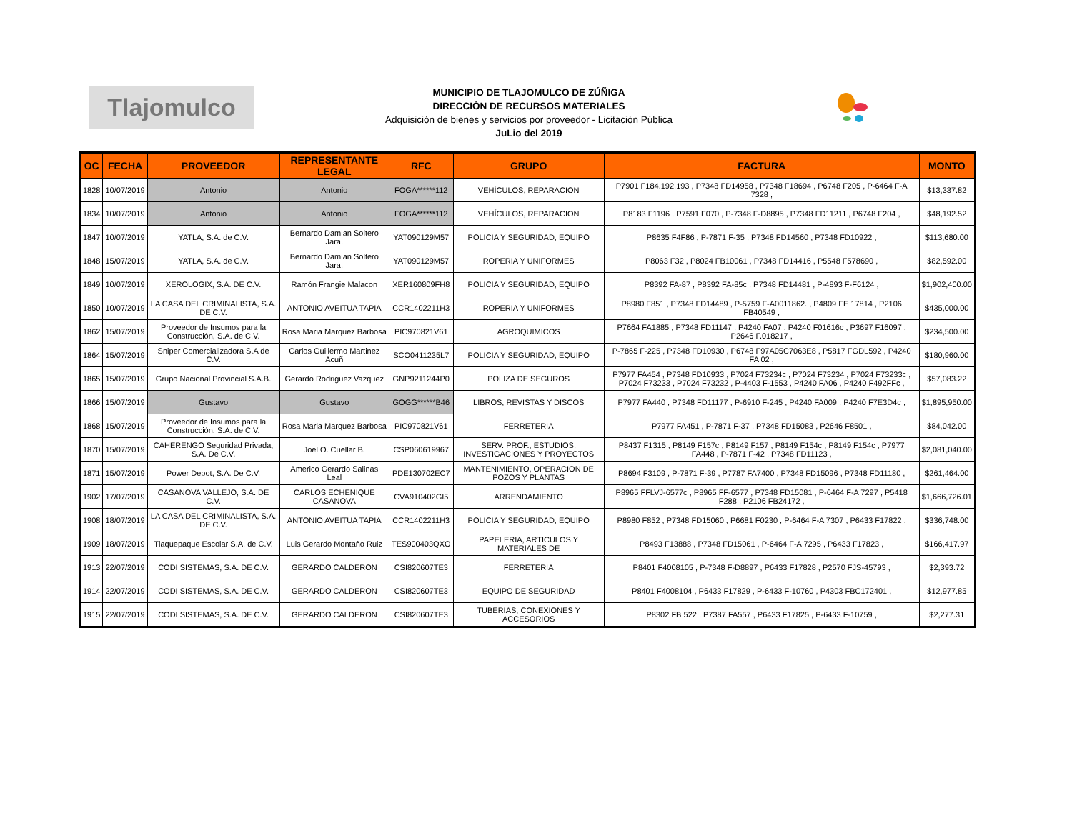Tlajomulco
MUNICIPIO DE TLAJOMULCO DE ZÚÑIGA
DIRECCIÓN DE RECURSOS MATERIALES
Adquisición de bienes y servicios por proveedor - Licitación Pública
JuLio del 2019
| OC | FECHA | PROVEEDOR | REPRESENTANTE LEGAL | RFC | GRUPO | FACTURA | MONTO |
| --- | --- | --- | --- | --- | --- | --- | --- |
| 1828 | 10/07/2019 | Antonio | Antonio | FOGA******112 | VEHÍCULOS, REPARACION | P7901 F184.192.193 , P7348 FD14958 , P7348 F18694 , P6748 F205 , P-6464 F-A 7328 , | $13,337.82 |
| 1834 | 10/07/2019 | Antonio | Antonio | FOGA******112 | VEHÍCULOS, REPARACION | P8183 F1196 , P7591 F070 , P-7348 F-D8895 , P7348 FD11211 , P6748 F204 , | $48,192.52 |
| 1847 | 10/07/2019 | YATLA, S.A. de C.V. | Bernardo Damian Soltero Jara. | YAT090129M57 | POLICIA Y SEGURIDAD, EQUIPO | P8635 F4F86 , P-7871 F-35 , P7348 FD14560 , P7348 FD10922 , | $113,680.00 |
| 1848 | 15/07/2019 | YATLA, S.A. de C.V. | Bernardo Damian Soltero Jara. | YAT090129M57 | ROPERIA Y UNIFORMES | P8063 F32 , P8024 FB10061 , P7348 FD14416 , P5548 F578690 , | $82,592.00 |
| 1849 | 10/07/2019 | XEROLOGIX, S.A. DE C.V. | Ramón Frangie Malacon | XER160809FH8 | POLICIA Y SEGURIDAD, EQUIPO | P8392 FA-87 , P8392 FA-85c , P7348 FD14481 , P-4893 F-F6124 , | $1,902,400.00 |
| 1850 | 10/07/2019 | LA CASA DEL CRIMINALISTA, S.A. DE C.V. | ANTONIO AVEITUA TAPIA | CCR1402211H3 | ROPERIA Y UNIFORMES | P8980 F851 , P7348 FD14489 , P-5759 F-A0011862. , P4809 FE 17814 , P2106 FB40549 , | $435,000.00 |
| 1862 | 15/07/2019 | Proveedor de Insumos para la Construcción, S.A. de C.V. | Rosa Maria Marquez Barbosa | PIC970821V61 | AGROQUIMICOS | P7664 FA1885 , P7348 FD11147 , P4240 FA07 , P4240 F01616c , P3697 F16097 , P2646 F.018217 , | $234,500.00 |
| 1864 | 15/07/2019 | Sniper Comercializadora S.A de C.V. | Carlos Guillermo Martinez Acuñ | SCO0411235L7 | POLICIA Y SEGURIDAD, EQUIPO | P-7865 F-225 , P7348 FD10930 , P6748 F97A05C7063E8 , P5817 FGDL592 , P4240 FA 02 , | $180,960.00 |
| 1865 | 15/07/2019 | Grupo Nacional Provincial S.A.B. | Gerardo Rodriguez Vazquez | GNP9211244P0 | POLIZA DE SEGUROS | P7977 FA454 , P7348 FD10933 , P7024 F73234c , P7024 F73234 , P7024 F73233c , P7024 F73233 , P7024 F73232 , P-4403 F-1553 , P4240 FA06 , P4240 F492FFc , | $57,083.22 |
| 1866 | 15/07/2019 | Gustavo | Gustavo | GOGG******B46 | LIBROS, REVISTAS Y DISCOS | P7977 FA440 , P7348 FD11177 , P-6910 F-245 , P4240 FA009 , P4240 F7E3D4c , | $1,895,950.00 |
| 1868 | 15/07/2019 | Proveedor de Insumos para la Construcción, S.A. de C.V. | Rosa Maria Marquez Barbosa | PIC970821V61 | FERRETERIA | P7977 FA451 , P-7871 F-37 , P7348 FD15083 , P2646 F8501 , | $84,042.00 |
| 1870 | 15/07/2019 | CAHERENGO Seguridad Privada, S.A. De C.V. | Joel O. Cuellar B. | CSP060619967 | SERV. PROF., ESTUDIOS, INVESTIGACIONES Y PROYECTOS | P8437 F1315 , P8149 F157c , P8149 F157 , P8149 F154c , P8149 F154c , P7977 FA448 , P-7871 F-42 , P7348 FD11123 , | $2,081,040.00 |
| 1871 | 15/07/2019 | Power Depot, S.A. De C.V. | Americo Gerardo Salinas Leal | PDE130702EC7 | MANTENIMIENTO, OPERACION DE POZOS Y PLANTAS | P8694 F3109 , P-7871 F-39 , P7787 FA7400 , P7348 FD15096 , P7348 FD11180 , | $261,464.00 |
| 1902 | 17/07/2019 | CASANOVA VALLEJO, S.A. DE C.V. | CARLOS ECHENIQUE CASANOVA | CVA910402GI5 | ARRENDAMIENTO | P8965 FFLVJ-6577c , P8965 FF-6577 , P7348 FD15081 , P-6464 F-A 7297 , P5418 F288 , P2106 FB24172 , | $1,666,726.01 |
| 1908 | 18/07/2019 | LA CASA DEL CRIMINALISTA, S.A. DE C.V. | ANTONIO AVEITUA TAPIA | CCR1402211H3 | POLICIA Y SEGURIDAD, EQUIPO | P8980 F852 , P7348 FD15060 , P6681 F0230 , P-6464 F-A 7307 , P6433 F17822 , | $336,748.00 |
| 1909 | 18/07/2019 | Tlaquepaque Escolar S.A. de C.V. | Luis Gerardo Montaño Ruiz | TES900403QXO | PAPELERIA, ARTICULOS Y MATERIALES DE | P8493 F13888 , P7348 FD15061 , P-6464 F-A 7295 , P6433 F17823 , | $166,417.97 |
| 1913 | 22/07/2019 | CODI SISTEMAS, S.A. DE C.V. | GERARDO CALDERON | CSI820607TE3 | FERRETERIA | P8401 F4008105 , P-7348 F-D8897 , P6433 F17828 , P2570 FJS-45793 , | $2,393.72 |
| 1914 | 22/07/2019 | CODI SISTEMAS, S.A. DE C.V. | GERARDO CALDERON | CSI820607TE3 | EQUIPO DE SEGURIDAD | P8401 F4008104 , P6433 F17829 , P-6433 F-10760 , P4303 FBC172401 , | $12,977.85 |
| 1915 | 22/07/2019 | CODI SISTEMAS, S.A. DE C.V. | GERARDO CALDERON | CSI820607TE3 | TUBERIAS, CONEXIONES Y ACCESORIOS | P8302 FB 522 , P7387 FA557 , P6433 F17825 , P-6433 F-10759 , | $2,277.31 |